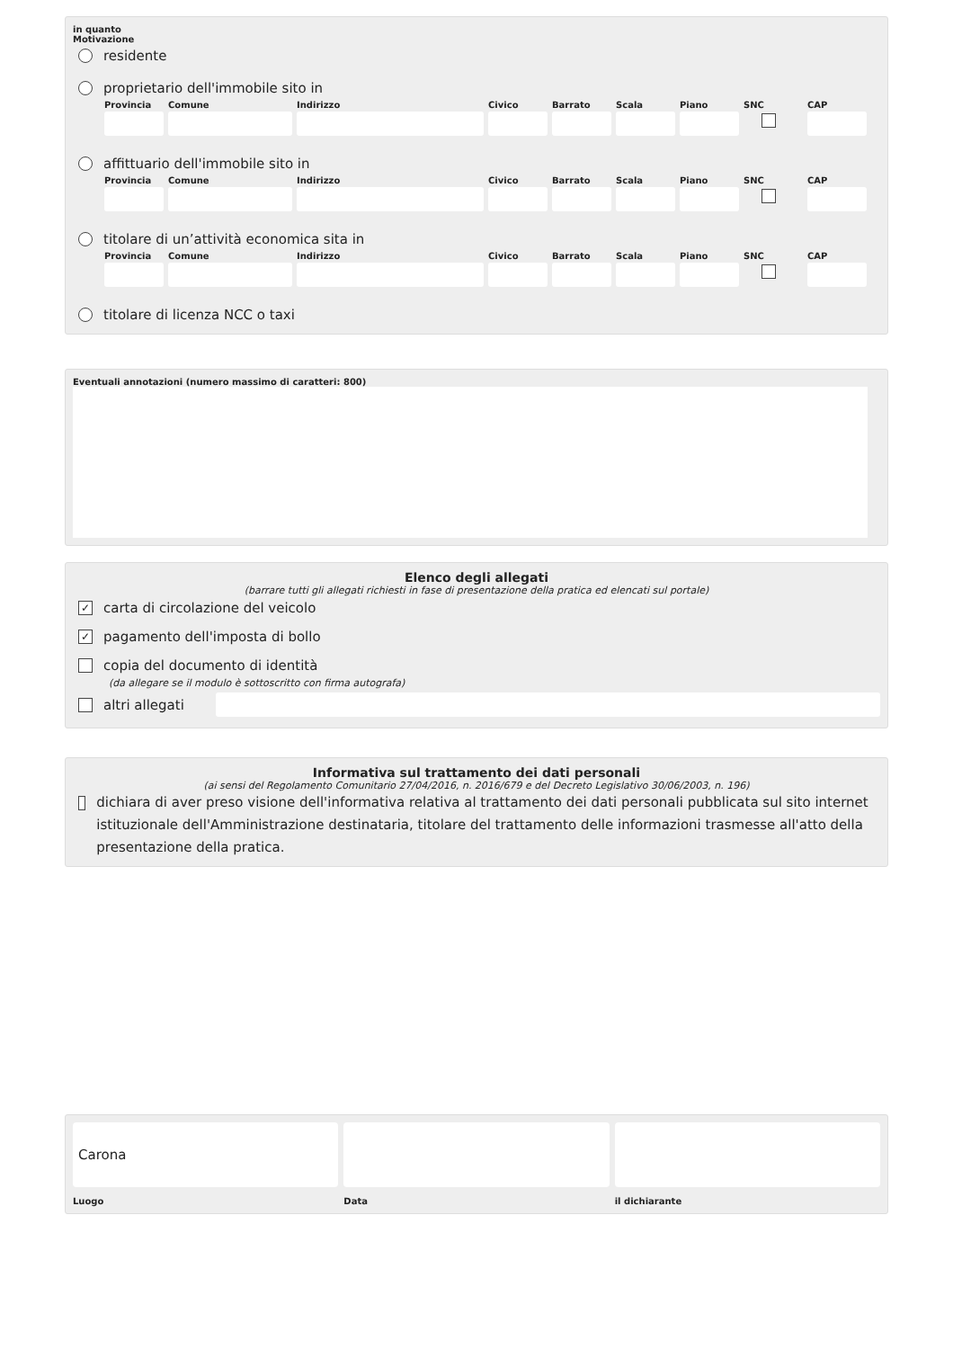in quanto
Motivazione
residente
proprietario dell'immobile sito in
Provincia
Comune
Indirizzo
Civico
Barrato
Scala
Piano
SNC
CAP
affittuario dell'immobile sito in
Provincia
Comune
Indirizzo
Civico
Barrato
Scala
Piano
SNC
CAP
titolare di un’attività economica sita in
Provincia
Comune
Indirizzo
Civico
Barrato
Scala
Piano
SNC
CAP
titolare di licenza NCC o taxi
Eventuali annotazioni (numero massimo di caratteri: 800)
Elenco degli allegati
(barrare tutti gli allegati richiesti in fase di presentazione della pratica ed elencati sul portale)
✓ carta di circolazione del veicolo
✓ pagamento dell'imposta di bollo
copia del documento di identità
(da allegare se il modulo è sottoscritto con firma autografa)
altri allegati
Informativa sul trattamento dei dati personali
(ai sensi del Regolamento Comunitario 27/04/2016, n. 2016/679 e del Decreto Legislativo 30/06/2003, n. 196)
dichiara di aver preso visione dell'informativa relativa al trattamento dei dati personali pubblicata sul sito internet istituzionale dell'Amministrazione destinataria, titolare del trattamento delle informazioni trasmesse all'atto della presentazione della pratica.
Carona
Luogo
Data
il dichiarante